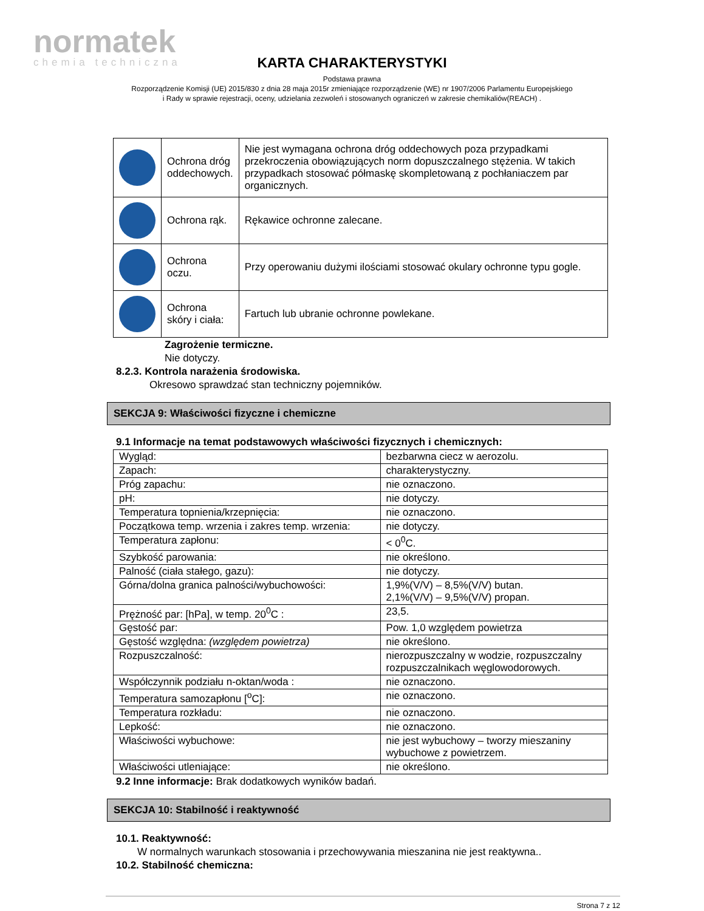normatek
chemia techniczna
KARTA CHARAKTERYSTYKI
Podstawa prawna
Rozporządzenie Komisji (UE) 2015/830 z dnia 28 maja 2015r zmieniające rozporządzenie (WE) nr 1907/2006 Parlamentu Europejskiego
i Rady w sprawie rejestracji, oceny, udzielania zezwoleń i stosowanych ograniczeń w zakresie chemikaliów(REACH) .
| | Ochrona dróg oddechowych. | Nie jest wymagana ochrona dróg oddechowych poza przypadkami przekroczenia obowiązujących norm dopuszczalnego stężenia. W takich przypadkach stosować półmaskę skompletowaną z pochłaniaczem par organicznych. |
| | Ochrona rąk. | Rękawice ochronne zalecane. |
| | Ochrona oczu. | Przy operowaniu dużymi ilościami stosować okulary ochronne typu gogle. |
| | Ochrona skóry i ciała: | Fartuch lub ubranie ochronne powlekane. |
Zagrożenie termiczne.
Nie dotyczy.
8.2.3. Kontrola narażenia środowiska.
Okresowo sprawdzać stan techniczny pojemników.
SEKCJA 9: Właściwości fizyczne i chemiczne
9.1 Informacje na temat podstawowych właściwości fizycznych i chemicznych:
| Wygląd: | bezbarwna ciecz w aerozolu. |
| Zapach: | charakterystyczny. |
| Próg zapachu: | nie oznaczono. |
| pH: | nie dotyczy. |
| Temperatura topnienia/krzepnięcia: | nie oznaczono. |
| Początkowa temp. wrzenia i zakres temp. wrzenia: | nie dotyczy. |
| Temperatura zapłonu: | < 0<sup>0</sup>C. |
| Szybkość parowania: | nie określono. |
| Palność (ciała stałego, gazu): | nie dotyczy. |
| Górna/dolna granica palności/wybuchowości: | 1,9%(V/V) – 8,5%(V/V) butan. 2,1%(V/V) – 9,5%(V/V) propan. |
| Prężność par: [hPa], w temp. 20<sup>0</sup>C : | 23,5. |
| Gęstość par: | Pow. 1,0 względem powietrza |
| Gęstość względna: (względem powietrza) | nie określono. |
| Rozpuszczalność: | nierozpuszczalny w wodzie, rozpuszczalny rozpuszczalnikach węglowodorowych. |
| Współczynnik podziału n-oktan/woda : | nie oznaczono. |
| Temperatura samozapłonu [<sup>o</sup>C]: | nie oznaczono. |
| Temperatura rozkładu: | nie oznaczono. |
| Lepkość: | nie oznaczono. |
| Właściwości wybuchowe: | nie jest wybuchowy – tworzy mieszaniny wybuchowe z powietrzem. |
| Właściwości utleniające: | nie określono. |
9.2 Inne informacje: Brak dodatkowych wyników badań.
SEKCJA 10: Stabilność i reaktywność
10.1. Reaktywność:
W normalnych warunkach stosowania i przechowywania mieszanina nie jest reaktywna..
10.2. Stabilność chemiczna:
Strona 7 z 12